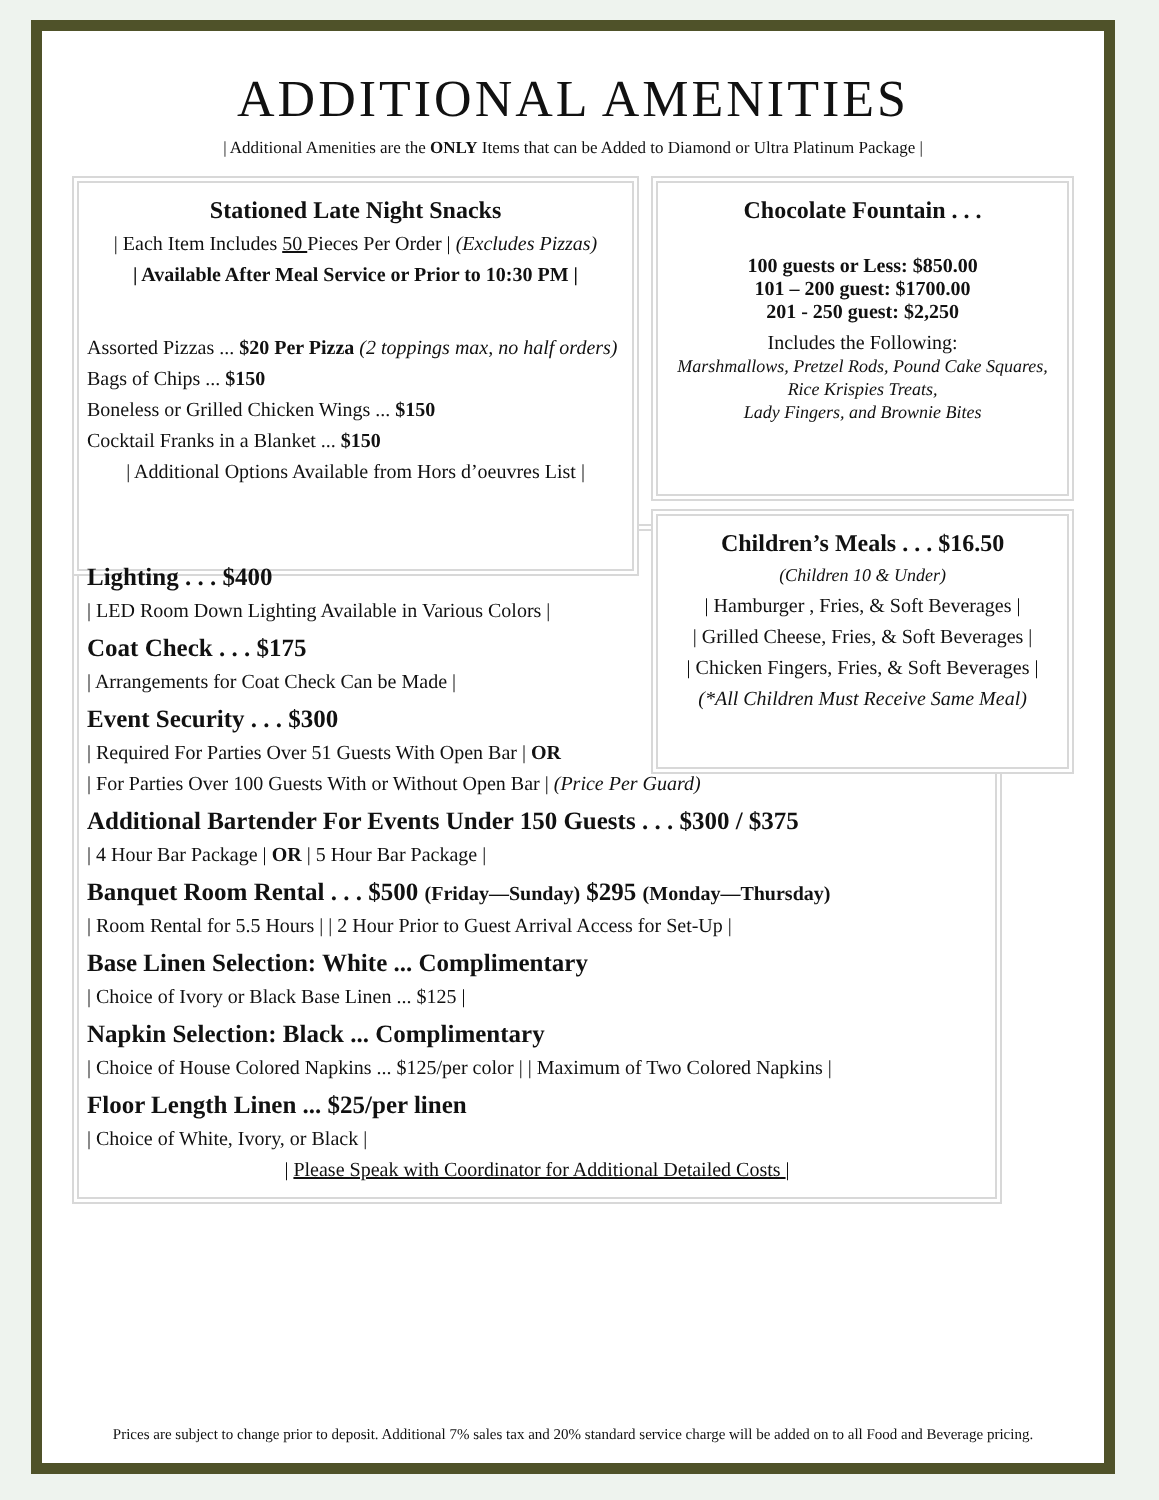ADDITIONAL AMENITIES
| Additional Amenities are the ONLY Items that can be Added to Diamond or Ultra Platinum Package |
Stationed Late Night Snacks
| Each Item Includes 50 Pieces Per Order | (Excludes Pizzas)
| Available After Meal Service or Prior to 10:30 PM |
Assorted Pizzas ... $20 Per Pizza (2 toppings max, no half orders)
Bags of Chips ... $150
Boneless or Grilled Chicken Wings ... $150
Cocktail Franks in a Blanket ... $150
| Additional Options Available from Hors d’oeuvres List |
Chocolate Fountain . . .
100 guests or Less: $850.00
101 – 200 guest: $1700.00
201 - 250 guest: $2,250
Includes the Following:
Marshmallows, Pretzel Rods, Pound Cake Squares, Rice Krispies Treats,
Lady Fingers, and Brownie Bites
Children’s Meals . . . $16.50
(Children 10 & Under)
| Hamburger , Fries, & Soft Beverages |
| Grilled Cheese, Fries, & Soft Beverages |
| Chicken Fingers, Fries, & Soft Beverages |
(*All Children Must Receive Same Meal)
Lighting . . . $400
| LED Room Down Lighting Available in Various Colors |
Coat Check . . . $175
| Arrangements for Coat Check Can be Made |
Event Security . . . $300
| Required For Parties Over 51 Guests With Open Bar | OR
| For Parties Over 100 Guests With or Without Open Bar | (Price Per Guard)
Additional Bartender For Events Under 150 Guests . . . $300 / $375
| 4 Hour Bar Package | OR | 5 Hour Bar Package |
Banquet Room Rental . . . $500 (Friday—Sunday) $295 (Monday—Thursday)
| Room Rental for 5.5 Hours | | 2 Hour Prior to Guest Arrival Access for Set-Up |
Base Linen Selection: White ... Complimentary
| Choice of Ivory or Black Base Linen ... $125 |
Napkin Selection: Black ... Complimentary
| Choice of House Colored Napkins ... $125/per color | | Maximum of Two Colored Napkins |
Floor Length Linen ... $25/per linen
| Choice of White, Ivory, or Black |
| Please Speak with Coordinator for Additional Detailed Costs |
Prices are subject to change prior to deposit. Additional 7% sales tax and 20% standard service charge will be added on to all Food and Beverage pricing.